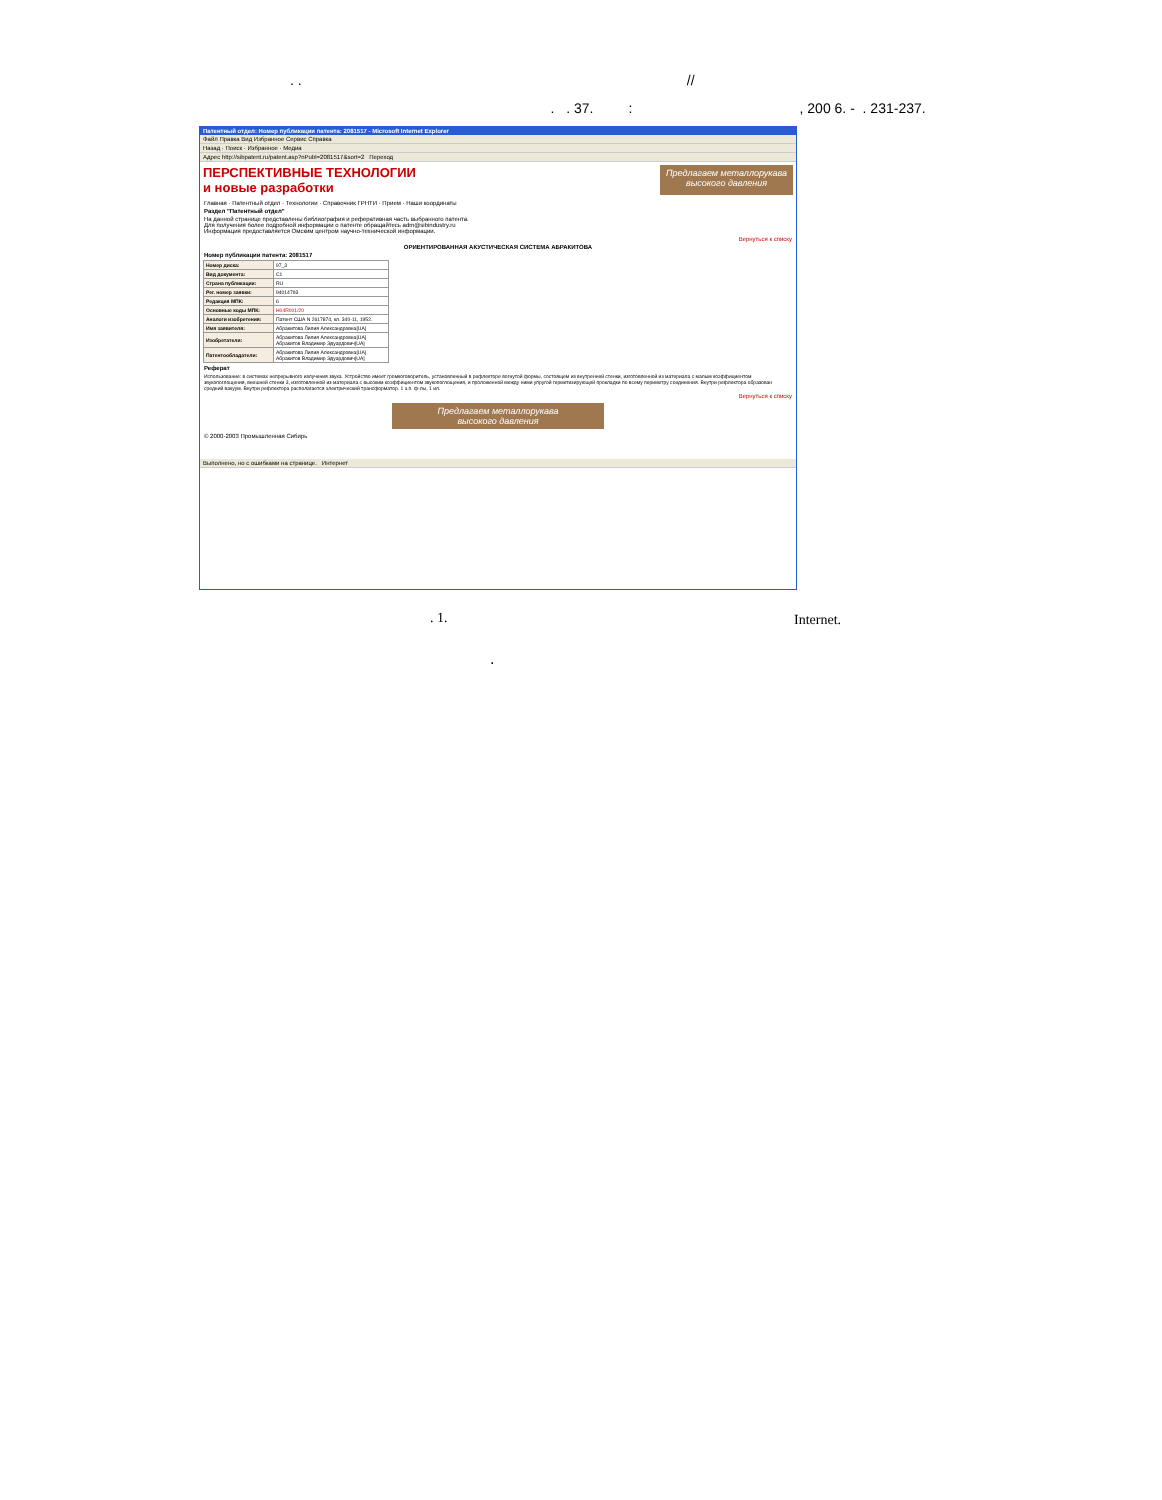. . //
. . 37. : , 200 6. - . 231-237.
Патентный отдел: Номер публикации патента: 2081517 - Microsoft Internet Explorer
Файл Правка Вид Избранное Сервис Справка
Назад · Поиск · Избранное · Медиа
Адрес http://sibpatent.ru/patent.asp?nPubl=2081517&sort=2 Переход
ПЕРСПЕКТИВНЫЕ ТЕХНОЛОГИИ
и новые разработки
Предлагаем металлорукава
высокого давления
Главная · Патентный отдел · Технологии · Справочник ГРНТИ · Прием · Наши координаты
Раздел "Патентный отдел"
На данной странице представлены библиография и реферативная часть выбранного патента.
Для получения более подробной информации о патенте обращайтесь adm@sibindustry.ru
Информация предоставляется Омским центром научно-технической информации.
Вернуться к списку
ОРИЕНТИРОВАННАЯ АКУСТИЧЕСКАЯ СИСТЕМА АБРАКИТОВА
Номер публикации патента: 2081517
| Номер диска: | 97_3 |
| Вид документа: | C1 |
| Страна публикации: | RU |
| Рег. номер заявки: | 94014793 |
| Редакция МПК: | 6 |
| Основные коды МПК: | H04R001/20 |
| Аналоги изобретения: | Патент США N 2617874, кл. 340-11, 1952. |
| Имя заявителя: | Абракитова Лилия Александровна[UA] |
| Изобретатели: | Абракитова Лилия Александровна[UA] Абракитов Владимир Эдуардович[UA] |
| Патентообладатели: | Абракитова Лилия Александровна[UA] Абракитов Владимир Эдуардович[UA] |
Реферат
Использование: в системах непрерывного излучения звука. Устройство имеет громкоговоритель, установленный в рефлекторе вогнутой формы, состоящем из внутренней стенки, изготовленной из материала с малым коэффициентом звукопоглощения, внешней стенки 3, изготовленной из материала с высоким коэффициентом звукопоглощения, и проложенной между ними упругой герметизирующей прокладки по всему периметру соединения. Внутри рефлектора образован средний вакуум. Внутри рефлектора располагается электрический трансформатор. 1 з.п. ф-лы, 1 ил.
Вернуться к списку
Предлагаем металлорукава
высокого давления
© 2000-2003 Промышленная Сибирь
Выполнено, но с ошибками на странице. Интернет
. 1. Internet.
.